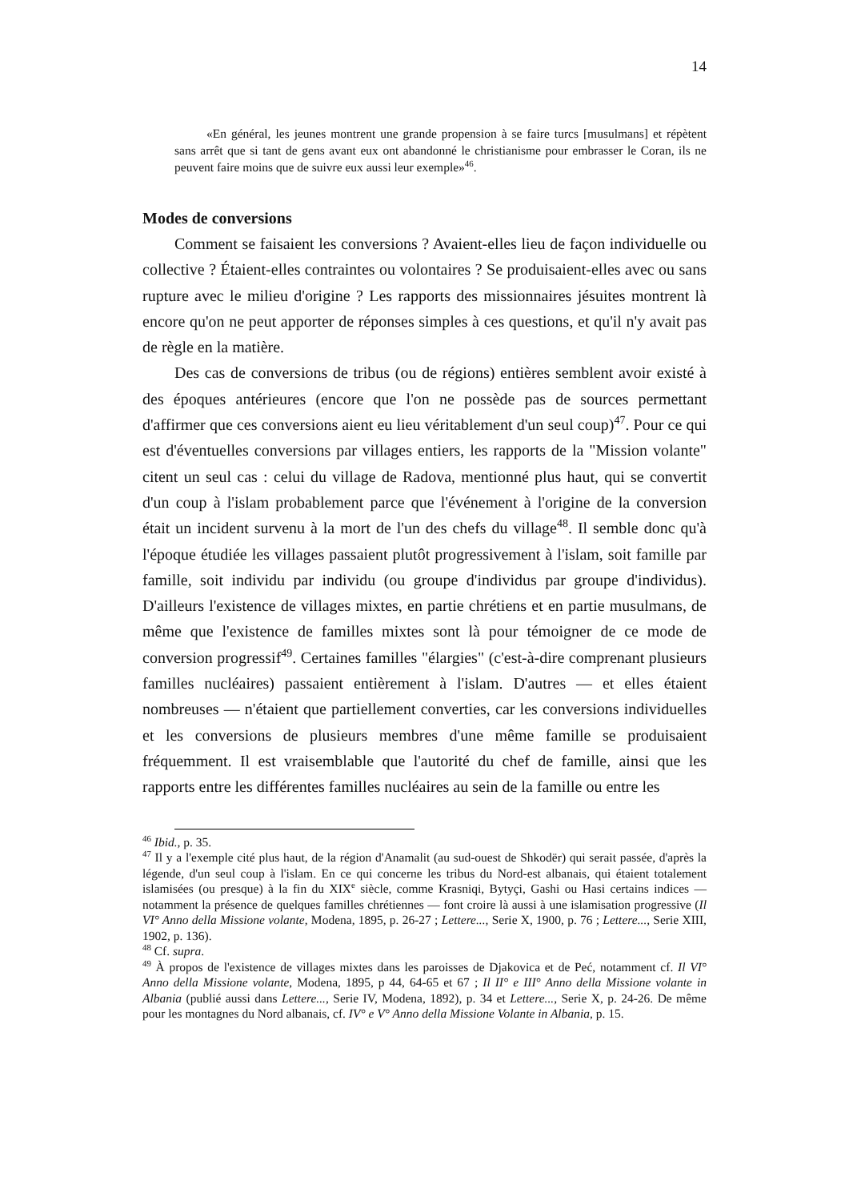14
«En général, les jeunes montrent une grande propension à se faire turcs [musulmans] et répètent sans arrêt que si tant de gens avant eux ont abandonné le christianisme pour embrasser le Coran, ils ne peuvent faire moins que de suivre eux aussi leur exemple»<sup>46</sup>.
Modes de conversions
Comment se faisaient les conversions ? Avaient-elles lieu de façon individuelle ou collective ? Étaient-elles contraintes ou volontaires ? Se produisaient-elles avec ou sans rupture avec le milieu d'origine ? Les rapports des missionnaires jésuites montrent là encore qu'on ne peut apporter de réponses simples à ces questions, et qu'il n'y avait pas de règle en la matière.
Des cas de conversions de tribus (ou de régions) entières semblent avoir existé à des époques antérieures (encore que l'on ne possède pas de sources permettant d'affirmer que ces conversions aient eu lieu véritablement d'un seul coup)<sup>47</sup>. Pour ce qui est d'éventuelles conversions par villages entiers, les rapports de la "Mission volante" citent un seul cas : celui du village de Radova, mentionné plus haut, qui se convertit d'un coup à l'islam probablement parce que l'événement à l'origine de la conversion était un incident survenu à la mort de l'un des chefs du village<sup>48</sup>. Il semble donc qu'à l'époque étudiée les villages passaient plutôt progressivement à l'islam, soit famille par famille, soit individu par individu (ou groupe d'individus par groupe d'individus). D'ailleurs l'existence de villages mixtes, en partie chrétiens et en partie musulmans, de même que l'existence de familles mixtes sont là pour témoigner de ce mode de conversion progressif<sup>49</sup>. Certaines familles "élargies" (c'est-à-dire comprenant plusieurs familles nucléaires) passaient entièrement à l'islam. D'autres — et elles étaient nombreuses — n'étaient que partiellement converties, car les conversions individuelles et les conversions de plusieurs membres d'une même famille se produisaient fréquemment. Il est vraisemblable que l'autorité du chef de famille, ainsi que les rapports entre les différentes familles nucléaires au sein de la famille ou entre les
<sup>46</sup> Ibid., p. 35.
<sup>47</sup> Il y a l'exemple cité plus haut, de la région d'Anamalit (au sud-ouest de Shkodër) qui serait passée, d'après la légende, d'un seul coup à l'islam. En ce qui concerne les tribus du Nord-est albanais, qui étaient totalement islamisées (ou presque) à la fin du XIX<sup>e</sup> siècle, comme Krasniqi, Bytyçi, Gashi ou Hasi certains indices — notamment la présence de quelques familles chrétiennes — font croire là aussi à une islamisation progressive (Il VI° Anno della Missione volante, Modena, 1895, p. 26-27 ; Lettere..., Serie X, 1900, p. 76 ; Lettere..., Serie XIII, 1902, p. 136).
<sup>48</sup> Cf. supra.
<sup>49</sup> À propos de l'existence de villages mixtes dans les paroisses de Djakovica et de Peć, notamment cf. Il VI° Anno della Missione volante, Modena, 1895, p 44, 64-65 et 67 ; Il II° e III° Anno della Missione volante in Albania (publié aussi dans Lettere..., Serie IV, Modena, 1892), p. 34 et Lettere..., Serie X, p. 24-26. De même pour les montagnes du Nord albanais, cf. IV° e V° Anno della Missione Volante in Albania, p. 15.